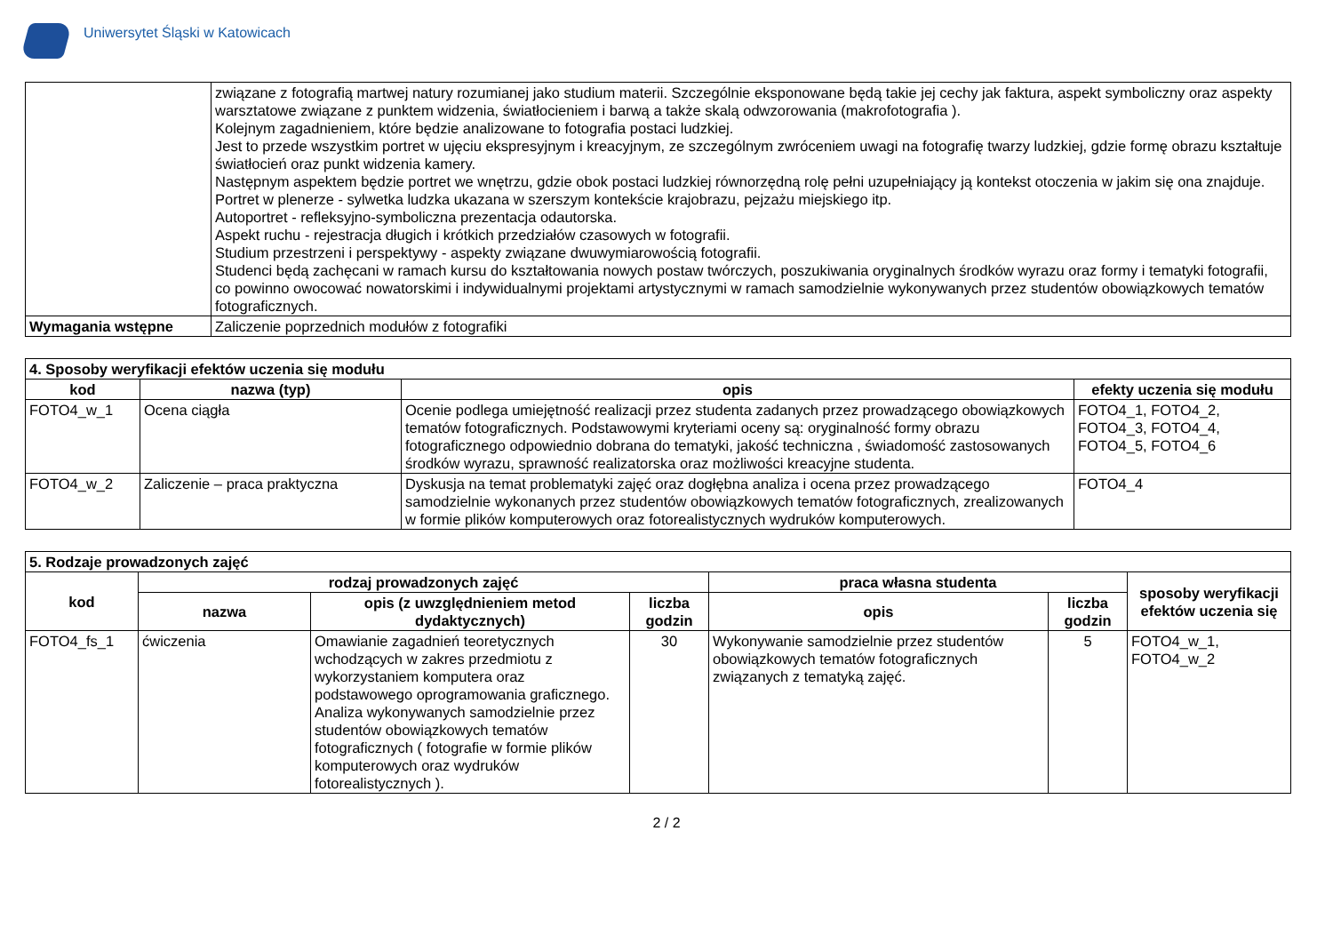Uniwersytet Śląski w Katowicach
| | związane z fotografią martwej natury rozumianej jako studium materii. Szczególnie eksponowane będą takie jej cechy jak faktura, aspekt symboliczny oraz aspekty warsztatowe związane z punktem widzenia, światłocieniem i barwą a także skalą odwzorowania (makrofotografia ). Kolejnym zagadnieniem, które będzie analizowane to fotografia postaci ludzkiej. Jest to przede wszystkim portret w ujęciu ekspresyjnym i kreacyjnym, ze szczególnym zwróceniem uwagi na fotografię twarzy ludzkiej, gdzie formę obrazu kształtuje światłocień oraz punkt widzenia kamery. Następnym aspektem będzie portret we wnętrzu, gdzie obok postaci ludzkiej równorzędną rolę pełni uzupełniający ją kontekst otoczenia w jakim się ona znajduje. Portret w plenerze - sylwetka ludzka ukazana w szerszym kontekście krajobrazu, pejzażu miejskiego itp. Autoportret - refleksyjno-symboliczna prezentacja odautorska. Aspekt ruchu - rejestracja długich i krótkich przedziałów czasowych w fotografii. Studium przestrzeni i perspektywy - aspekty związane dwuwymiarowością fotografii. Studenci będą zachęcani w ramach kursu do kształtowania nowych postaw twórczych, poszukiwania oryginalnych środków wyrazu oraz formy i tematyki fotografii, co powinno owocować nowatorskimi i indywidualnymi projektami artystycznymi w ramach samodzielnie wykonywanych przez studentów obowiązkowych tematów fotograficznych. |
| Wymagania wstępne | Zaliczenie poprzednich modułów z fotografiki |
| 4. Sposoby weryfikacji efektów uczenia się modułu | | | |
| --- | --- | --- | --- |
| kod | nazwa (typ) | opis | efekty uczenia się modułu |
| FOTO4_w_1 | Ocena ciągła | Ocenie podlega umiejętność realizacji przez studenta zadanych przez prowadzącego obowiązkowych tematów fotograficznych. Podstawowymi kryteriami oceny są: oryginalność formy obrazu fotograficznego odpowiednio dobrana do tematyki, jakość techniczna , świadomość zastosowanych środków wyrazu, sprawność realizatorska oraz możliwości kreacyjne studenta. | FOTO4_1, FOTO4_2, FOTO4_3, FOTO4_4, FOTO4_5, FOTO4_6 |
| FOTO4_w_2 | Zaliczenie – praca praktyczna | Dyskusja na temat problematyki zajęć oraz dogłębna analiza i ocena przez prowadzącego samodzielnie wykonanych przez studentów obowiązkowych tematów fotograficznych, zrealizowanych w formie plików komputerowych oraz fotorealistycznych wydruków komputerowych. | FOTO4_4 |
| 5. Rodzaje prowadzonych zajęć | | | | | | |
| --- | --- | --- | --- | --- | --- | --- |
| kod | rodzaj prowadzonych zajęć | | | praca własna studenta | | sposoby weryfikacji efektów uczenia się |
| | nazwa | opis (z uwzględnieniem metod dydaktycznych) | liczba godzin | opis | liczba godzin | |
| FOTO4_fs_1 | ćwiczenia | Omawianie zagadnień teoretycznych wchodzących w zakres przedmiotu z wykorzystaniem komputera oraz podstawowego oprogramowania graficznego. Analiza wykonywanych samodzielnie przez studentów obowiązkowych tematów fotograficznych ( fotografie w formie plików komputerowych oraz wydruków fotorealistycznych ). | 30 | Wykonywanie samodzielnie przez studentów obowiązkowych tematów fotograficznych związanych z tematyką zajęć. | 5 | FOTO4_w_1, FOTO4_w_2 |
2 / 2